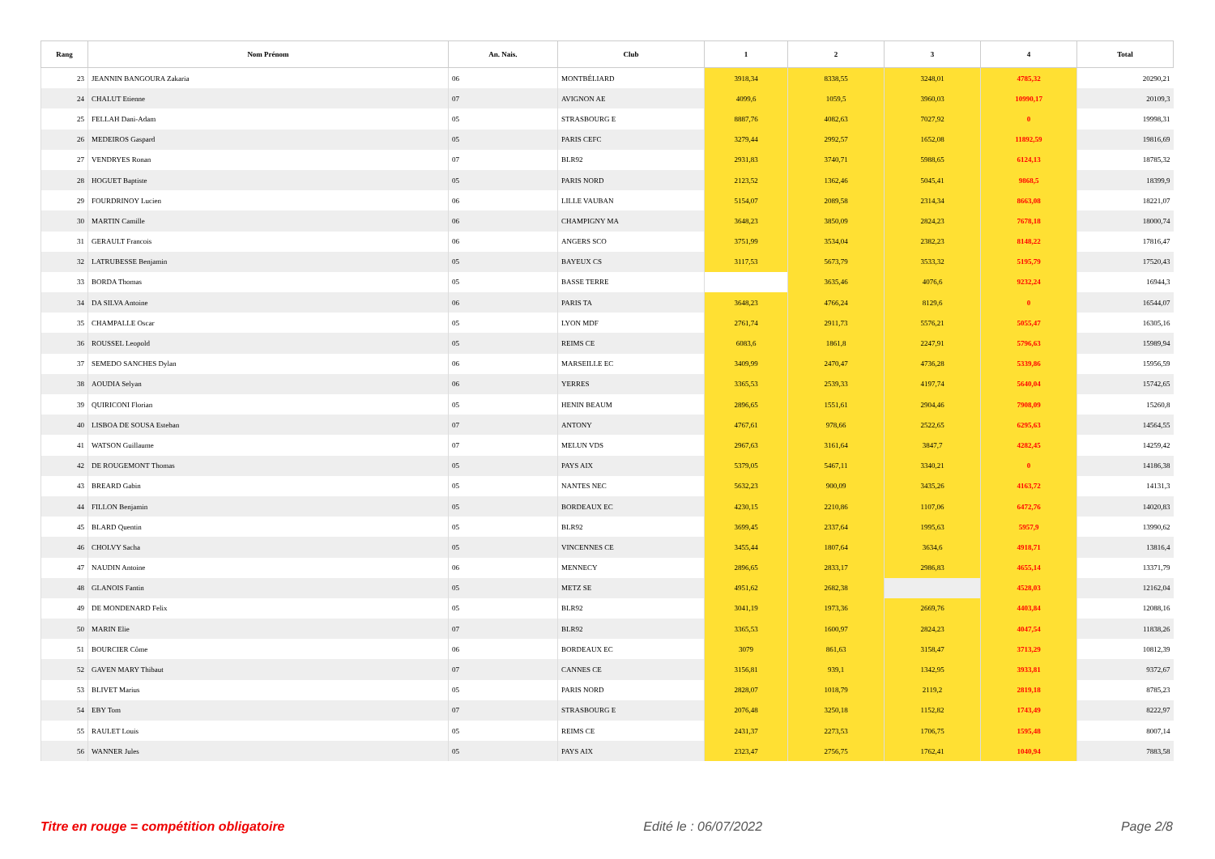| Rang | Nom Prénom | An. Nais. | Club | 1 | 2 | 3 | 4 | Total |
| --- | --- | --- | --- | --- | --- | --- | --- | --- |
| 23 | JEANNIN BANGOURA Zakaria | 06 | MONTBÉLIARD | 3918,34 | 8338,55 | 3248,01 | 4785,32 | 20290,21 |
| 24 | CHALUT Etienne | 07 | AVIGNON AE | 4099,6 | 1059,5 | 3960,03 | 10990,17 | 20109,3 |
| 25 | FELLAH Dani-Adam | 05 | STRASBOURG E | 8887,76 | 4082,63 | 7027,92 | 0 | 19998,31 |
| 26 | MEDEIROS Gaspard | 05 | PARIS CEFC | 3279,44 | 2992,57 | 1652,08 | 11892,59 | 19816,69 |
| 27 | VENDRYES Ronan | 07 | BLR92 | 2931,83 | 3740,71 | 5988,65 | 6124,13 | 18785,32 |
| 28 | HOGUET Baptiste | 05 | PARIS NORD | 2123,52 | 1362,46 | 5045,41 | 9868,5 | 18399,9 |
| 29 | FOURDRINOY Lucien | 06 | LILLE VAUBAN | 5154,07 | 2089,58 | 2314,34 | 8663,08 | 18221,07 |
| 30 | MARTIN Camille | 06 | CHAMPIGNY MA | 3648,23 | 3850,09 | 2824,23 | 7678,18 | 18000,74 |
| 31 | GERAULT Francois | 06 | ANGERS SCO | 3751,99 | 3534,04 | 2382,23 | 8148,22 | 17816,47 |
| 32 | LATRUBESSE Benjamin | 05 | BAYEUX CS | 3117,53 | 5673,79 | 3533,32 | 5195,79 | 17520,43 |
| 33 | BORDA Thomas | 05 | BASSE TERRE | | 3635,46 | 4076,6 | 9232,24 | 16944,3 |
| 34 | DA SILVA Antoine | 06 | PARIS TA | 3648,23 | 4766,24 | 8129,6 | 0 | 16544,07 |
| 35 | CHAMPALLE Oscar | 05 | LYON MDF | 2761,74 | 2911,73 | 5576,21 | 5055,47 | 16305,16 |
| 36 | ROUSSEL Leopold | 05 | REIMS CE | 6083,6 | 1861,8 | 2247,91 | 5796,63 | 15989,94 |
| 37 | SEMEDO SANCHES Dylan | 06 | MARSEILLE EC | 3409,99 | 2470,47 | 4736,28 | 5339,86 | 15956,59 |
| 38 | AOUDIA Selyan | 06 | YERRES | 3365,53 | 2539,33 | 4197,74 | 5640,04 | 15742,65 |
| 39 | QUIRICONI Florian | 05 | HENIN BEAUM | 2896,65 | 1551,61 | 2904,46 | 7908,09 | 15260,8 |
| 40 | LISBOA DE SOUSA Esteban | 07 | ANTONY | 4767,61 | 978,66 | 2522,65 | 6295,63 | 14564,55 |
| 41 | WATSON Guillaume | 07 | MELUN VDS | 2967,63 | 3161,64 | 3847,7 | 4282,45 | 14259,42 |
| 42 | DE ROUGEMONT Thomas | 05 | PAYS AIX | 5379,05 | 5467,11 | 3340,21 | 0 | 14186,38 |
| 43 | BREARD Gabin | 05 | NANTES NEC | 5632,23 | 900,09 | 3435,26 | 4163,72 | 14131,3 |
| 44 | FILLON Benjamin | 05 | BORDEAUX EC | 4230,15 | 2210,86 | 1107,06 | 6472,76 | 14020,83 |
| 45 | BLARD Quentin | 05 | BLR92 | 3699,45 | 2337,64 | 1995,63 | 5957,9 | 13990,62 |
| 46 | CHOLVY Sacha | 05 | VINCENNES CE | 3455,44 | 1807,64 | 3634,6 | 4918,71 | 13816,4 |
| 47 | NAUDIN Antoine | 06 | MENNECY | 2896,65 | 2833,17 | 2986,83 | 4655,14 | 13371,79 |
| 48 | GLANOIS Fantin | 05 | METZ SE | 4951,62 | 2682,38 | | 4528,03 | 12162,04 |
| 49 | DE MONDENARD Felix | 05 | BLR92 | 3041,19 | 1973,36 | 2669,76 | 4403,84 | 12088,16 |
| 50 | MARIN Elie | 07 | BLR92 | 3365,53 | 1600,97 | 2824,23 | 4047,54 | 11838,26 |
| 51 | BOURCIER Côme | 06 | BORDEAUX EC | 3079 | 861,63 | 3158,47 | 3713,29 | 10812,39 |
| 52 | GAVEN MARY Thibaut | 07 | CANNES CE | 3156,81 | 939,1 | 1342,95 | 3933,81 | 9372,67 |
| 53 | BLIVET Marius | 05 | PARIS NORD | 2828,07 | 1018,79 | 2119,2 | 2819,18 | 8785,23 |
| 54 | EBY Tom | 07 | STRASBOURG E | 2076,48 | 3250,18 | 1152,82 | 1743,49 | 8222,97 |
| 55 | RAULET Louis | 05 | REIMS CE | 2431,37 | 2273,53 | 1706,75 | 1595,48 | 8007,14 |
| 56 | WANNER Jules | 05 | PAYS AIX | 2323,47 | 2756,75 | 1762,41 | 1040,94 | 7883,58 |
Titre en rouge = compétition obligatoire Edité le : 06/07/2022 Page 2/8